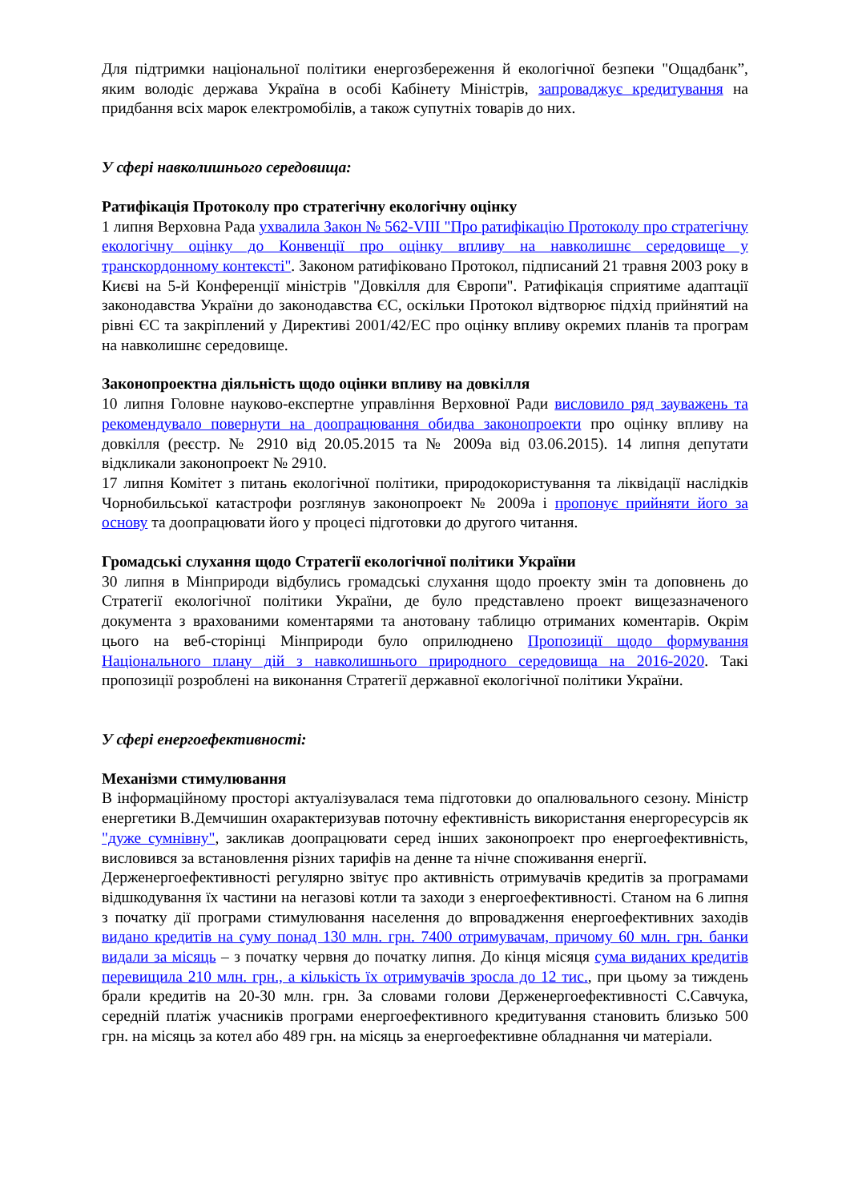Для підтримки національної політики енергозбереження й екологічної безпеки "Ощадбанк”, яким володіє держава Україна в особі Кабінету Міністрів, запроваджує кредитування на придбання всіх марок електромобілів, а також супутніх товарів до них.
У сфері навколишнього середовища:
Ратифікація Протоколу про стратегічну екологічну оцінку
1 липня Верховна Рада ухвалила Закон № 562-VIII "Про ратифікацію Протоколу про стратегічну екологічну оцінку до Конвенції про оцінку впливу на навколишнє середовище у транскордонному контексті". Законом ратифіковано Протокол, підписаний 21 травня 2003 року в Києві на 5-й Конференції міністрів "Довкілля для Європи". Ратифікація сприятиме адаптації законодавства України до законодавства ЄС, оскільки Протокол відтворює підхід прийнятий на рівні ЄС та закріплений у Директиві 2001/42/ЕС про оцінку впливу окремих планів та програм на навколишнє середовище.
Законопроектна діяльність щодо оцінки впливу на довкілля
10 липня Головне науково-експертне управління Верховної Ради висловило ряд зауважень та рекомендувало повернути на доопрацювання обидва законопроекти про оцінку впливу на довкілля (реєстр. № 2910 від 20.05.2015 та № 2009а від 03.06.2015). 14 липня депутати відкликали законопроект № 2910.
17 липня Комітет з питань екологічної політики, природокористування та ліквідації наслідків Чорнобильської катастрофи розглянув законопроект № 2009а і пропонує прийняти його за основу та доопрацювати його у процесі підготовки до другого читання.
Громадські слухання щодо Стратегії екологічної політики України
30 липня в Мінприроди відбулись громадські слухання щодо проекту змін та доповнень до Стратегії екологічної політики України, де було представлено проект вищезазначеного документа з врахованими коментарями та анотовану таблицю отриманих коментарів. Окрім цього на веб-сторінці Мінприроди було оприлюднено Пропозиції щодо формування Національного плану дій з навколишнього природного середовища на 2016-2020. Такі пропозиції розроблені на виконання Стратегії державної екологічної політики України.
У сфері енергоефективності:
Механізми стимулювання
В інформаційному просторі актуалізувалася тема підготовки до опалювального сезону. Міністр енергетики В.Демчишин охарактеризував поточну ефективність використання енергоресурсів як "дуже сумнівну", закликав доопрацювати серед інших законопроект про енергоефективність, висловився за встановлення різних тарифів на денне та нічне споживання енергії.
Держенергоефективності регулярно звітує про активність отримувачів кредитів за програмами відшкодування їх частини на негазові котли та заходи з енергоефективності. Станом на 6 липня з початку дії програми стимулювання населення до впровадження енергоефективних заходів видано кредитів на суму понад 130 млн. грн. 7400 отримувачам, причому 60 млн. грн. банки видали за місяць – з початку червня до початку липня. До кінця місяця сума виданих кредитів перевищила 210 млн. грн., а кількість їх отримувачів зросла до 12 тис., при цьому за тиждень брали кредитів на 20-30 млн. грн. За словами голови Держенергоефективності С.Савчука, середній платіж учасників програми енергоефективного кредитування становить близько 500 грн. на місяць за котел або 489 грн. на місяць за енергоефективне обладнання чи матеріали.